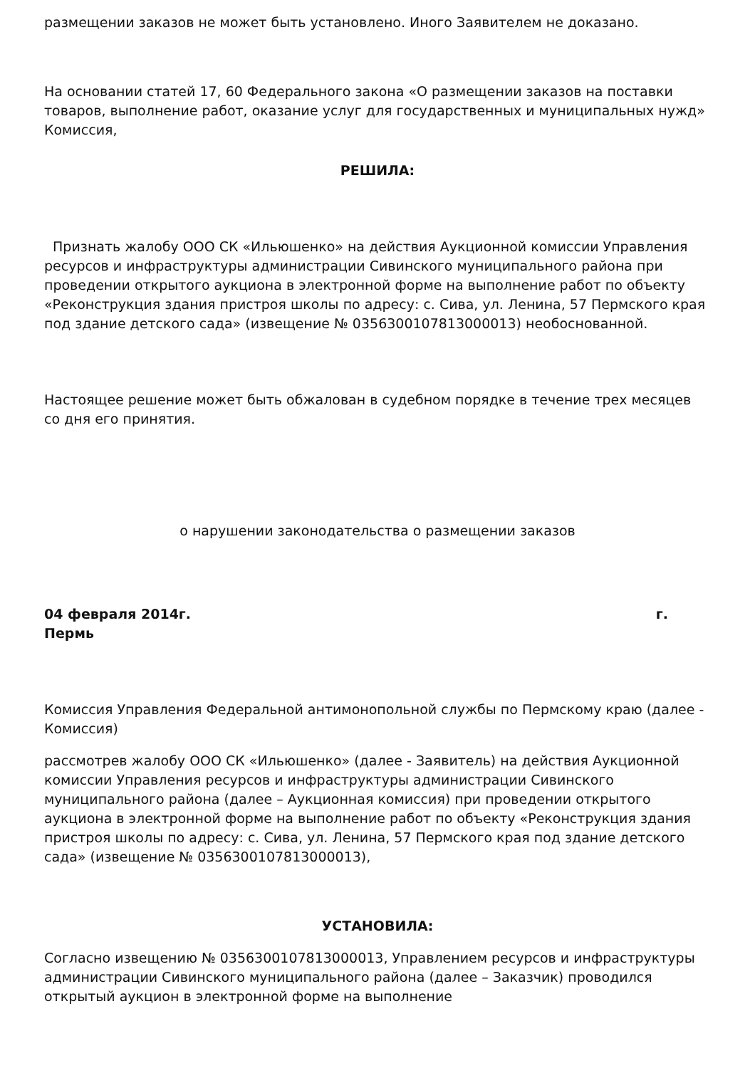размещении заказов не может быть установлено. Иного Заявителем не доказано.
На основании статей 17, 60 Федерального закона «О размещении заказов на поставки товаров, выполнение работ, оказание услуг для государственных и муниципальных нужд» Комиссия,
РЕШИЛА:
Признать жалобу ООО СК «Ильюшенко» на действия Аукционной комиссии Управления ресурсов и инфраструктуры администрации Сивинского муниципального района при проведении открытого аукциона в электронной форме на выполнение работ по объекту «Реконструкция здания пристроя школы по адресу: с. Сива, ул. Ленина, 57 Пермского края под здание детского сада» (извещение № 0356300107813000013) необоснованной.
Настоящее решение может быть обжалован в судебном порядке в течение трех месяцев со дня его принятия.
о нарушении законодательства о размещении заказов
04 февраля 2014г. г.
Пермь
Комиссия Управления Федеральной антимонопольной службы по Пермскому краю (далее - Комиссия)
рассмотрев жалобу ООО СК «Ильюшенко» (далее - Заявитель) на действия Аукционной комиссии Управления ресурсов и инфраструктуры администрации Сивинского муниципального района (далее – Аукционная комиссия) при проведении открытого аукциона в электронной форме на выполнение работ по объекту «Реконструкция здания пристроя школы по адресу: с. Сива, ул. Ленина, 57 Пермского края под здание детского сада» (извещение № 0356300107813000013),
УСТАНОВИЛА:
Согласно извещению № 0356300107813000013, Управлением ресурсов и инфраструктуры администрации Сивинского муниципального района (далее – Заказчик) проводился открытый аукцион в электронной форме на выполнение